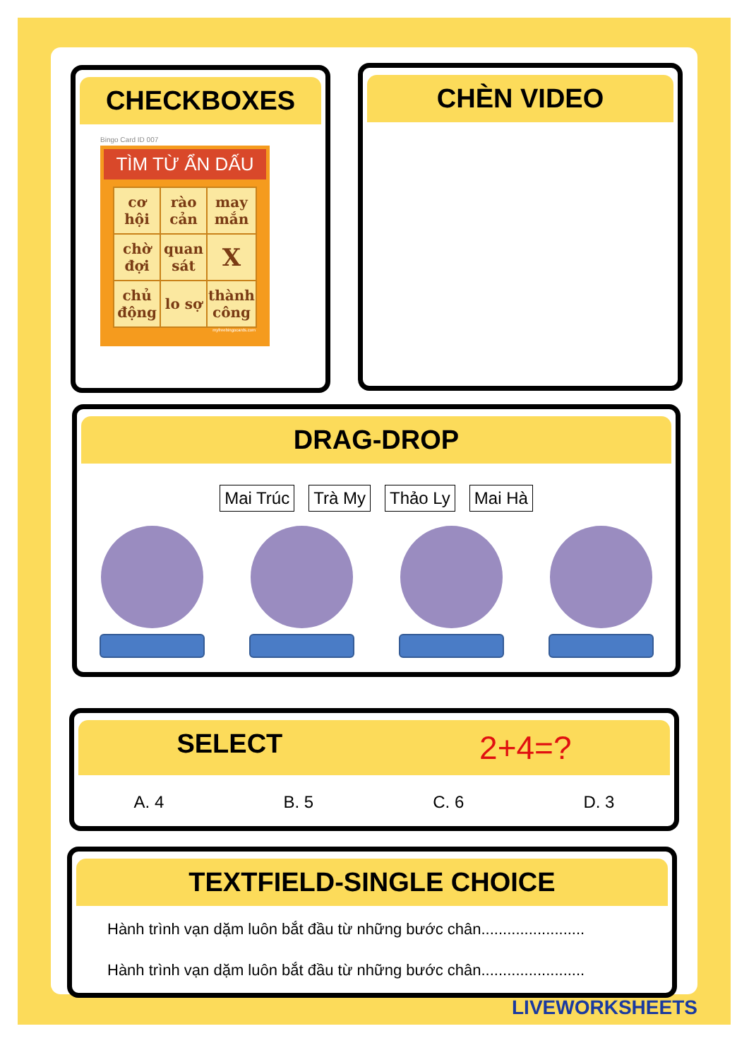CHECKBOXES
Bingo Card ID 007
TÌM TỪ ẨN DẤU
| cơ hội | rào cản | may mắn |
| chờ đợi | quan sát | X |
| chủ động | lo sợ | thành công |
myfreebingocards.com
CHÈN VIDEO
DRAG-DROP
Mai Trúc Trà My Thảo Ly Mai Hà
SELECT 2+4=?
A. 4 B. 5 C. 6 D. 3
TEXTFIELD-SINGLE CHOICE
Hành trình vạn dặm luôn bắt đầu từ những bước chân........................
Hành trình vạn dặm luôn bắt đầu từ những bước chân........................
LIVEWORKSHEETS